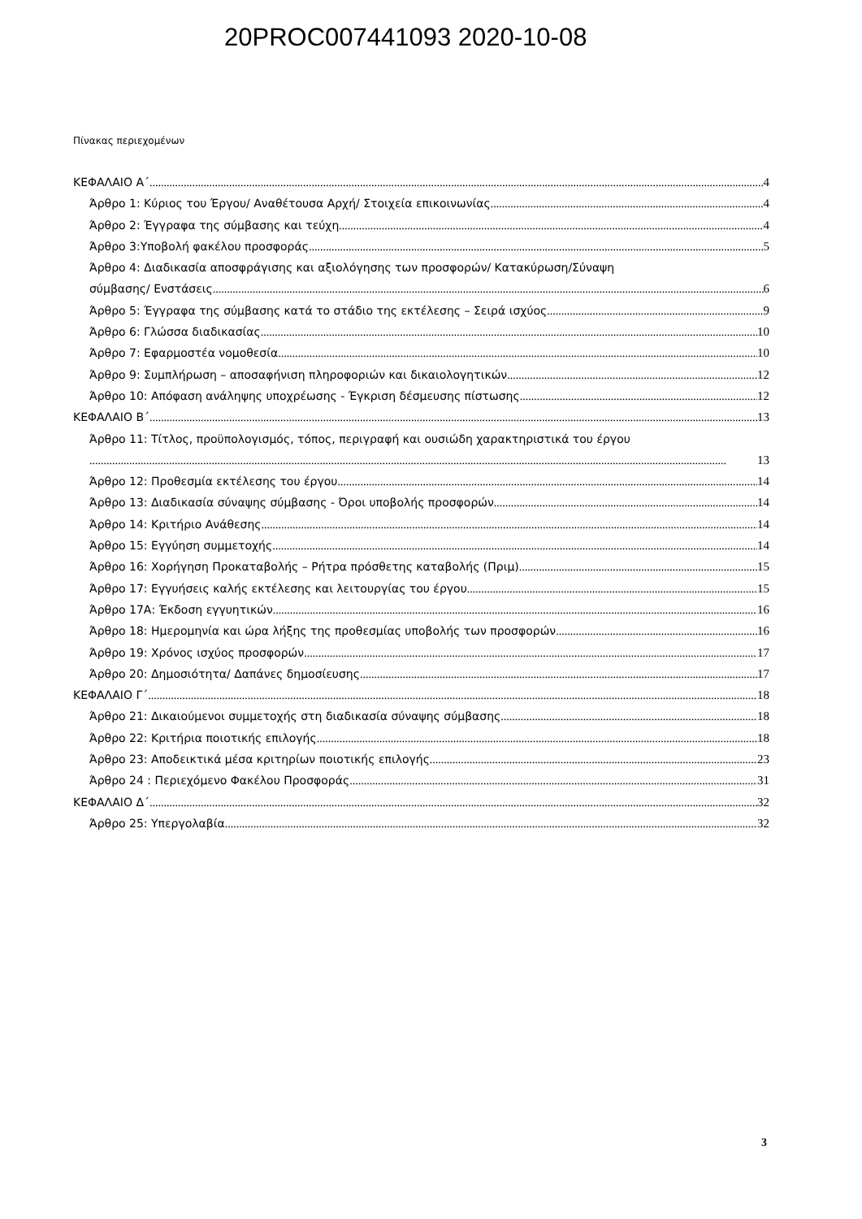20PROC007441093 2020-10-08
Πίνακας περιεχομένων
ΚΕΦΑΛΑΙΟ Α΄ 4
Άρθρο 1: Κύριος του Έργου/ Αναθέτουσα Αρχή/ Στοιχεία επικοινωνίας 4
Άρθρο 2: Έγγραφα της σύμβασης και τεύχη 4
Άρθρο 3:Υποβολή φακέλου προσφοράς 5
Άρθρο 4: Διαδικασία αποσφράγισης και αξιολόγησης των προσφορών/ Κατακύρωση/Σύναψη
σύμβασης/ Ενστάσεις 6
Άρθρο 5: Έγγραφα της σύμβασης κατά το στάδιο της εκτέλεσης – Σειρά ισχύος 9
Άρθρο 6: Γλώσσα διαδικασίας 10
Άρθρο 7: Εφαρμοστέα νομοθεσία 10
Άρθρο 9: Συμπλήρωση – αποσαφήνιση πληροφοριών και δικαιολογητικών 12
Άρθρο 10: Απόφαση ανάληψης υποχρέωσης - Έγκριση δέσμευσης πίστωσης 12
ΚΕΦΑΛΑΙΟ Β΄ 13
Άρθρο 11: Τίτλος, προϋπολογισμός, τόπος, περιγραφή και ουσιώδη χαρακτηριστικά του έργου
13
Άρθρο 12: Προθεσμία εκτέλεσης του έργου 14
Άρθρο 13: Διαδικασία σύναψης σύμβασης - Όροι υποβολής προσφορών 14
Άρθρο 14: Κριτήριο Ανάθεσης 14
Άρθρο 15: Εγγύηση συμμετοχής 14
Άρθρο 16: Χορήγηση Προκαταβολής – Ρήτρα πρόσθετης καταβολής (Πριμ) 15
Άρθρο 17: Εγγυήσεις καλής εκτέλεσης και λειτουργίας του έργου 15
Άρθρο 17Α: Έκδοση εγγυητικών 16
Άρθρο 18: Ημερομηνία και ώρα λήξης της προθεσμίας υποβολής των προσφορών 16
Άρθρο 19: Χρόνος ισχύος προσφορών 17
Άρθρο 20: Δημοσιότητα/ Δαπάνες δημοσίευσης 17
ΚΕΦΑΛΑΙΟ Γ΄ 18
Άρθρο 21: Δικαιούμενοι συμμετοχής στη διαδικασία σύναψης σύμβασης 18
Άρθρο 22: Κριτήρια ποιοτικής επιλογής 18
Άρθρο 23: Αποδεικτικά μέσα κριτηρίων ποιοτικής επιλογής 23
Άρθρο 24 : Περιεχόμενο Φακέλου Προσφοράς 31
ΚΕΦΑΛΑΙΟ Δ΄ 32
Άρθρο 25: Υπεργολαβία 32
3